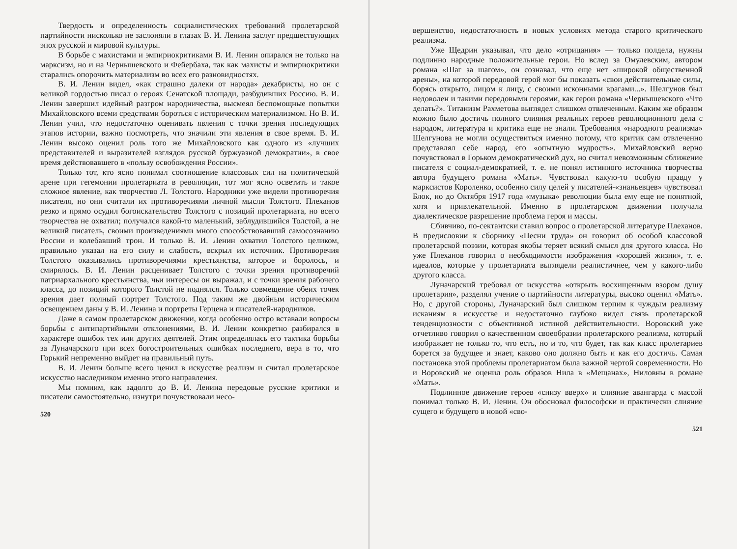Твердость и определенность социалистических требований пролетарской партийности нисколько не заслоняли в глазах В. И. Ленина заслуг предшествующих эпох русской и мировой культуры.
В борьбе с махистами и эмпириокритиками В. И. Ленин опирался не только на марксизм, но и на Чернышевского и Фейербаха, так как махисты и эмпириокритики старались опорочить материализм во всех его разновидностях.
В. И. Ленин видел, «как страшно далеки от народа» декабристы, но он с великой гордостью писал о героях Сенатской площади, разбудивших Россию. В. И. Ленин завершил идейный разгром народничества, высмеял беспомощные попытки Михайловского всеми средствами бороться с историческим материализмом. Но В. И. Ленин учил, что недостаточно оценивать явления с точки зрения последующих этапов истории, важно посмотреть, что значили эти явления в свое время. В. И. Ленин высоко оценил роль того же Михайловского как одного из «лучших представителей и выразителей взглядов русской буржуазной демократии», в свое время действовавшего в «пользу освобождения России».
Только тот, кто ясно понимал соотношение классовых сил на политической арене при гегемонии пролетариата в революции, тот мог ясно осветить и такое сложное явление, как творчество Л. Толстого. Народники уже видели противоречия писателя, но они считали их противоречиями личной мысли Толстого. Плеханов резко и прямо осудил богоискательство Толстого с позиций пролетариата, но всего творчества не охватил; получался какой-то маленький, заблудившийся Толстой, а не великий писатель, своими произведениями много способствовавший самосознанию России и колебавший трон. И только В. И. Ленин охватил Толстого целиком, правильно указал на его силу и слабость, вскрыл их источник. Противоречия Толстого оказывались противоречиями крестьянства, которое и боролось, и смирялось. В. И. Ленин расценивает Толстого с точки зрения противоречий патриархального крестьянства, чьи интересы он выражал, и с точки зрения рабочего класса, до позиций которого Толстой не поднялся. Только совмещение обеих точек зрения дает полный портрет Толстого. Под таким же двойным историческим освещением даны у В. И. Ленина и портреты Герцена и писателей-народников.
Даже в самом пролетарском движении, когда особенно остро вставали вопросы борьбы с антипартийными отклонениями, В. И. Ленин конкретно разбирался в характере ошибок тех или других деятелей. Этим определялась его тактика борьбы за Луначарского при всех богостроительных ошибках последнего, вера в то, что Горький непременно выйдет на правильный путь.
В. И. Ленин больше всего ценил в искусстве реализм и считал пролетарское искусство наследником именно этого направления.
Мы помним, как задолго до В. И. Ленина передовые русские критики и писатели самостоятельно, изнутри почувствовали несо-
520
вершенство, недостаточность в новых условиях метода старого критического реализма.
Уже Щедрин указывал, что дело «отрицания» — только полдела, нужны подлинно народные положительные герои. Но вслед за Омулевским, автором романа «Шаг за шагом», он сознавал, что еще нет «широкой общественной арены», на которой передовой герой мог бы показать «свои действительные силы, борясь открыто, лицом к лицу, с своими исконными врагами...». Шелгунов был недоволен и такими передовыми героями, как герои романа «Чернышевского «Что делать?». Титанизм Рахметова выглядел слишком отвлеченным. Каким же образом можно было достичь полного слияния реальных героев революционного дела с народом, литература и критика еще не знали. Требования «народного реализма» Шелгунова не могли осуществиться именно потому, что критик сам отвлеченно представлял себе народ, его «опытную мудрость». Михайловский верно почувствовал в Горьком демократический дух, но считал невозможным сближение писателя с социал-демократией, т. е. не понял истинного источника творчества автора будущего романа «Мать». Чувствовал какую-то особую правду у марксистов Короленко, особенно силу целей у писателей-«знаньевцев» чувствовал Блок, но до Октября 1917 года «музыка» революции была ему еще не понятной, хотя и привлекательной. Именно в пролетарском движении получала диалектическое разрешение проблема героя и массы.
Сбивчиво, по-сектантски ставил вопрос о пролетарской литературе Плеханов. В предисловии к сборнику «Песни труда» он говорил об особой классовой пролетарской поэзии, которая якобы теряет всякий смысл для другого класса. Но уже Плеханов говорил о необходимости изображения «хорошей жизни», т. е. идеалов, которые у пролетариата выглядели реалистичнее, чем у какого-либо другого класса.
Луначарский требовал от искусства «открыть восхищенным взором душу пролетария», разделял учение о партийности литературы, высоко оценил «Мать». Но, с другой стороны, Луначарский был слишком терпим к чуждым реализму исканиям в искусстве и недостаточно глубоко видел связь пролетарской тенденциозности с объективной истиной действительности. Воровский уже отчетливо говорил о качественном своеобразии пролетарского реализма, который изображает не только то, что есть, но и то, что будет, так как класс пролетариев борется за будущее и знает, каково оно должно быть и как его достичь. Самая постановка этой проблемы пролетариатом была важной чертой современности. Но и Воровский не оценил роль образов Нила в «Мещанах», Ниловны в романе «Мать».
Подлинное движение героев «снизу вверх» и слияние авангарда с массой понимал только В. И. Ленин. Он обосновал философски и практически слияние сущего и будущего в новой «сво-
521